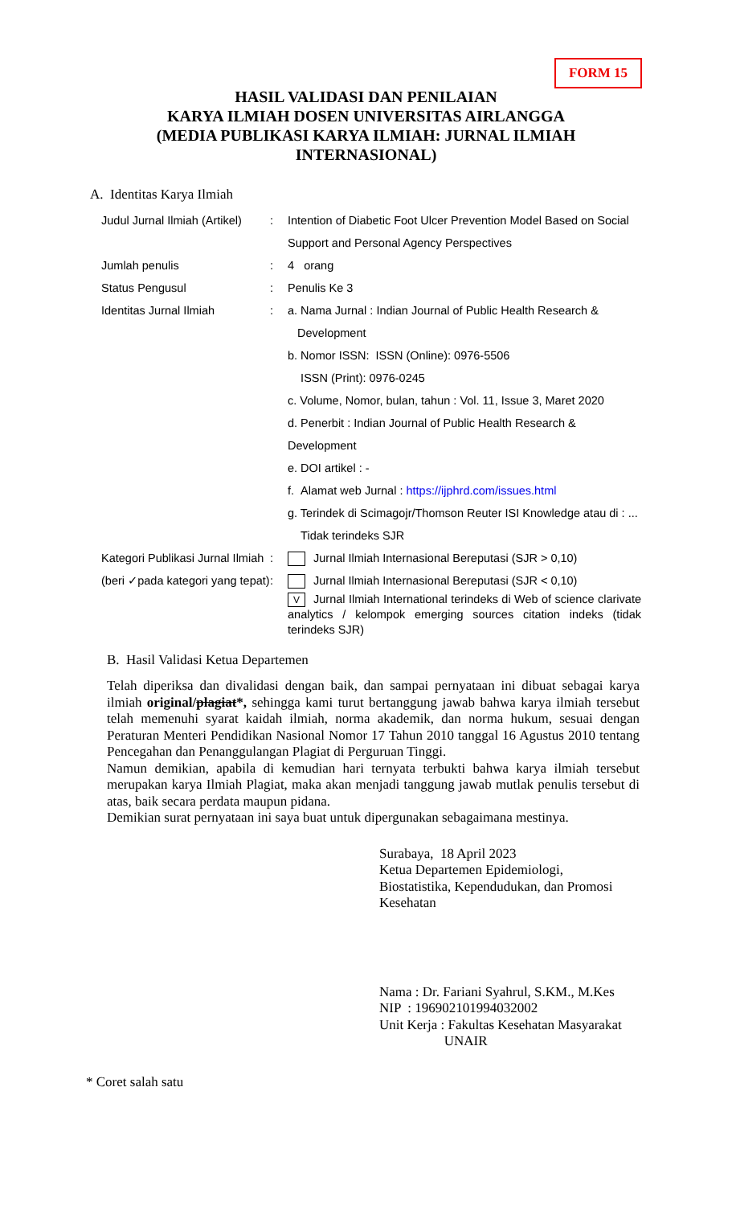FORM 15
HASIL VALIDASI DAN PENILAIAN
KARYA ILMIAH DOSEN UNIVERSITAS AIRLANGGA
(MEDIA PUBLIKASI KARYA ILMIAH: JURNAL ILMIAH INTERNASIONAL)
A. Identitas Karya Ilmiah
| Judul Jurnal Ilmiah (Artikel) | : | Intention of Diabetic Foot Ulcer Prevention Model Based on Social Support and Personal Agency Perspectives |
| Jumlah penulis | : | 4 orang |
| Status Pengusul | : | Penulis Ke 3 |
| Identitas Jurnal Ilmiah | : | a. Nama Jurnal : Indian Journal of Public Health Research & Development b. Nomor ISSN: ISSN (Online): 0976-5506 ISSN (Print): 0976-0245 c. Volume, Nomor, bulan, tahun : Vol. 11, Issue 3, Maret 2020 d. Penerbit : Indian Journal of Public Health Research & Development e. DOI artikel : - f. Alamat web Jurnal : https://ijphrd.com/issues.html g. Terindek di Scimagojr/Thomson Reuter ISI Knowledge atau di : ... Tidak terindeks SJR |
| Kategori Publikasi Jurnal Ilmiah | : | Jurnal Ilmiah Internasional Bereputasi (SJR > 0,10) |
| (beri ✓pada kategori yang tepat) | : | Jurnal Ilmiah Internasional Bereputasi (SJR < 0,10) |
| | | V Jurnal Ilmiah International terindeks di Web of science clarivate analytics / kelompok emerging sources citation indeks (tidak terindeks SJR) |
B. Hasil Validasi Ketua Departemen
Telah diperiksa dan divalidasi dengan baik, dan sampai pernyataan ini dibuat sebagai karya ilmiah original/plagiat*, sehingga kami turut bertanggung jawab bahwa karya ilmiah tersebut telah memenuhi syarat kaidah ilmiah, norma akademik, dan norma hukum, sesuai dengan Peraturan Menteri Pendidikan Nasional Nomor 17 Tahun 2010 tanggal 16 Agustus 2010 tentang Pencegahan dan Penanggulangan Plagiat di Perguruan Tinggi.
Namun demikian, apabila di kemudian hari ternyata terbukti bahwa karya ilmiah tersebut merupakan karya Ilmiah Plagiat, maka akan menjadi tanggung jawab mutlak penulis tersebut di atas, baik secara perdata maupun pidana.
Demikian surat pernyataan ini saya buat untuk dipergunakan sebagaimana mestinya.
Surabaya, 18 April 2023
Ketua Departemen Epidemiologi, Biostatistika, Kependudukan, dan Promosi Kesehatan
Nama : Dr. Fariani Syahrul, S.KM., M.Kes
NIP : 196902101994032002
Unit Kerja : Fakultas Kesehatan Masyarakat
UNAIR
* Coret salah satu